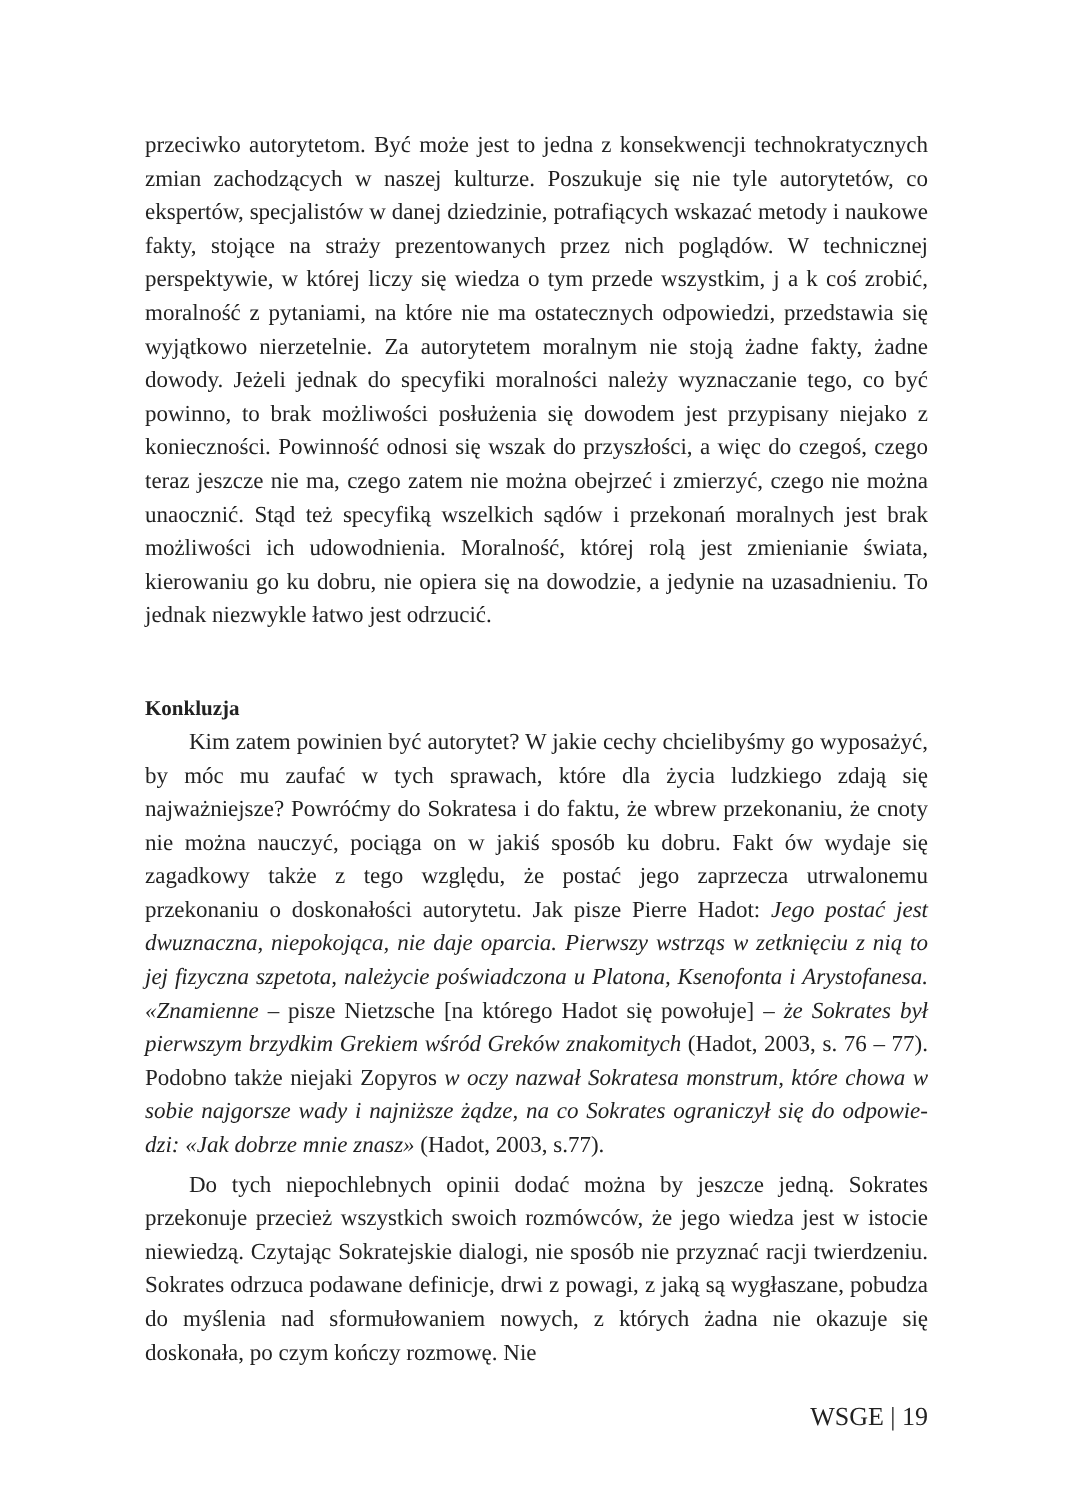przeciwko autorytetom. Być może jest to jedna z konsekwencji techno­kratycznych zmian zachodzących w naszej kulturze. Poszukuje się nie tyle autorytetów, co ekspertów, specjalistów w danej dziedzinie, potrafiących wskazać metody i naukowe fakty, stojące na straży prezentowanych przez nich poglądów. W technicznej perspektywie, w której liczy się wiedza o tym przede wszystkim, j a k coś zrobić, moralność z pytaniami, na które nie ma ostatecznych odpowiedzi, przedstawia się wyjątkowo nierzetelnie. Za autorytetem moralnym nie stoją żadne fakty, żadne dowody. Jeżeli jednak do specyfiki moralności należy wyznaczanie tego, co być powinno, to brak możliwości posłużenia się dowodem jest przypisany niejako z konieczno­ści. Powinność odnosi się wszak do przyszłości, a więc do czegoś, czego teraz jeszcze nie ma, czego zatem nie można obejrzeć i zmierzyć, czego nie można unaocznić. Stąd też specyfiką wszelkich sądów i przekonań moral­nych jest brak możliwości ich udowodnienia. Moralność, której rolą jest zmienianie świata, kierowaniu go ku dobru, nie opiera się na dowodzie, a jedynie na uzasadnieniu. To jednak niezwykle łatwo jest odrzucić.
Konkluzja
Kim zatem powinien być autorytet? W jakie cechy chcielibyśmy go wyposażyć, by móc mu zaufać w tych sprawach, które dla życia ludzkiego zdają się najważniejsze? Powróćmy do Sokratesa i do faktu, że wbrew prze­konaniu, że cnoty nie można nauczyć, pociąga on w jakiś sposób ku dobru. Fakt ów wydaje się zagadkowy także z tego względu, że postać jego zaprze­cza utrwalonemu przekonaniu o doskonałości autorytetu. Jak pisze Pierre Hadot: Jego postać jest dwuznaczna, niepokojąca, nie daje oparcia. Pierwszy wstrząs w zetknięciu z nią to jej fizyczna szpetota, należycie poświadczona u Platona, Ksenofonta i Arystofanesa. «Znamienne – pisze Nietzsche [na którego Hadot się powołuje] – że Sokrates był pierwszym brzydkim Gre­kiem wśród Greków znakomitych (Hadot, 2003, s. 76 – 77). Podobno także niejaki Zopyros w oczy nazwał Sokratesa monstrum, które chowa w sobie najgorsze wady i najniższe żądze, na co Sokrates ograniczył się do odpowie­dzi: «Jak dobrze mnie znasz» (Hadot, 2003, s.77).
Do tych niepochlebnych opinii dodać można by jeszcze jedną. Sokra­tes przekonuje przecież wszystkich swoich rozmówców, że jego wiedza jest w istocie niewiedzą. Czytając Sokratejskie dialogi, nie sposób nie przyznać racji twierdzeniu. Sokrates odrzuca podawane definicje, drwi z powagi, z jaką są wygłaszane, pobudza do myślenia nad sformułowaniem nowych, z których żadna nie okazuje się doskonała, po czym kończy rozmowę. Nie
WSGE | 19